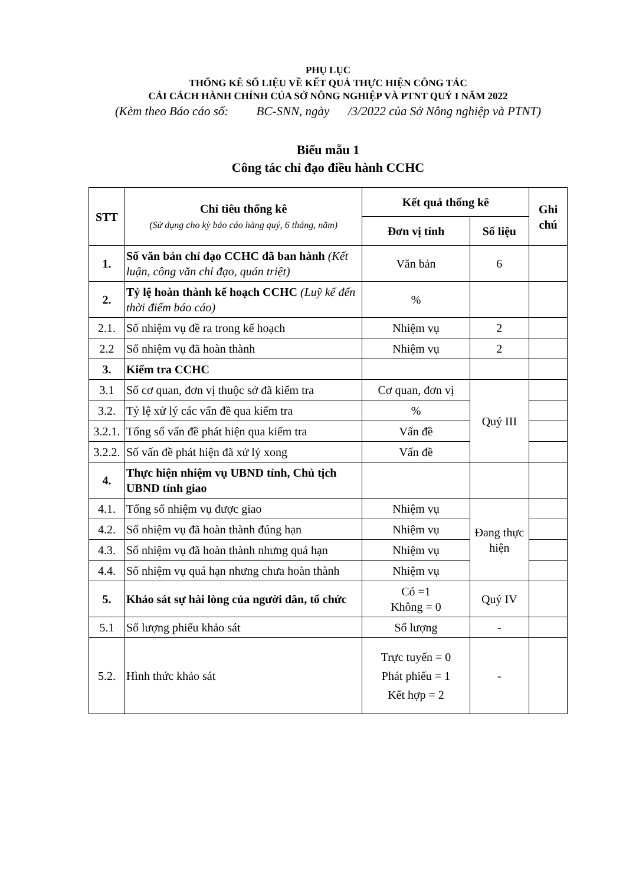PHỤ LỤC
THỐNG KÊ SỐ LIỆU VỀ KẾT QUẢ THỰC HIỆN CÔNG TÁC
CẢI CÁCH HÀNH CHÍNH CỦA SỞ NÔNG NGHIỆP VÀ PTNT QUÝ I NĂM 2022
(Kèm theo Báo cáo số: BC-SNN, ngày /3/2022 của Sở Nông nghiệp và PTNT)
Biểu mẫu 1
Công tác chỉ đạo điều hành CCHC
| STT | Chỉ tiêu thống kê (Sử dụng cho kỳ báo cáo hàng quý, 6 tháng, năm) | Kết quả thống kê | | Ghi chú |
| --- | --- | --- | --- | --- |
| | | Đơn vị tính | Số liệu | |
| 1. | Số văn bản chỉ đạo CCHC đã ban hành (Kết luận, công văn chỉ đạo, quán triệt) | Văn bản | 6 | |
| 2. | Tỷ lệ hoàn thành kế hoạch CCHC (Luỹ kế đến thời điểm báo cáo) | % | | |
| 2.1. | Số nhiệm vụ đề ra trong kế hoạch | Nhiệm vụ | 2 | |
| 2.2 | Số nhiệm vụ đã hoàn thành | Nhiệm vụ | 2 | |
| 3. | Kiểm tra CCHC | | | |
| 3.1 | Số cơ quan, đơn vị thuộc sở đã kiểm tra | Cơ quan, đơn vị | Quý III | |
| 3.2. | Tỷ lệ xử lý các vấn đề qua kiểm tra | % | | |
| 3.2.1. | Tổng số vấn đề phát hiện qua kiểm tra | Vấn đề | | |
| 3.2.2. | Số vấn đề phát hiện đã xử lý xong | Vấn đề | | |
| 4. | Thực hiện nhiệm vụ UBND tỉnh, Chủ tịch UBND tỉnh giao | | | |
| 4.1. | Tổng số nhiệm vụ được giao | Nhiệm vụ | Đang thực hiện | |
| 4.2. | Số nhiệm vụ đã hoàn thành đúng hạn | Nhiệm vụ | | |
| 4.3. | Số nhiệm vụ đã hoàn thành nhưng quá hạn | Nhiệm vụ | | |
| 4.4. | Số nhiệm vụ quá hạn nhưng chưa hoàn thành | Nhiệm vụ | | |
| 5. | Khảo sát sự hài lòng của người dân, tổ chức | Có =1 Không = 0 | Quý IV | |
| 5.1 | Số lượng phiếu khảo sát | Số lượng | - | |
| 5.2. | Hình thức khảo sát | Trực tuyến = 0 Phát phiếu = 1 Kết hợp = 2 | - | |